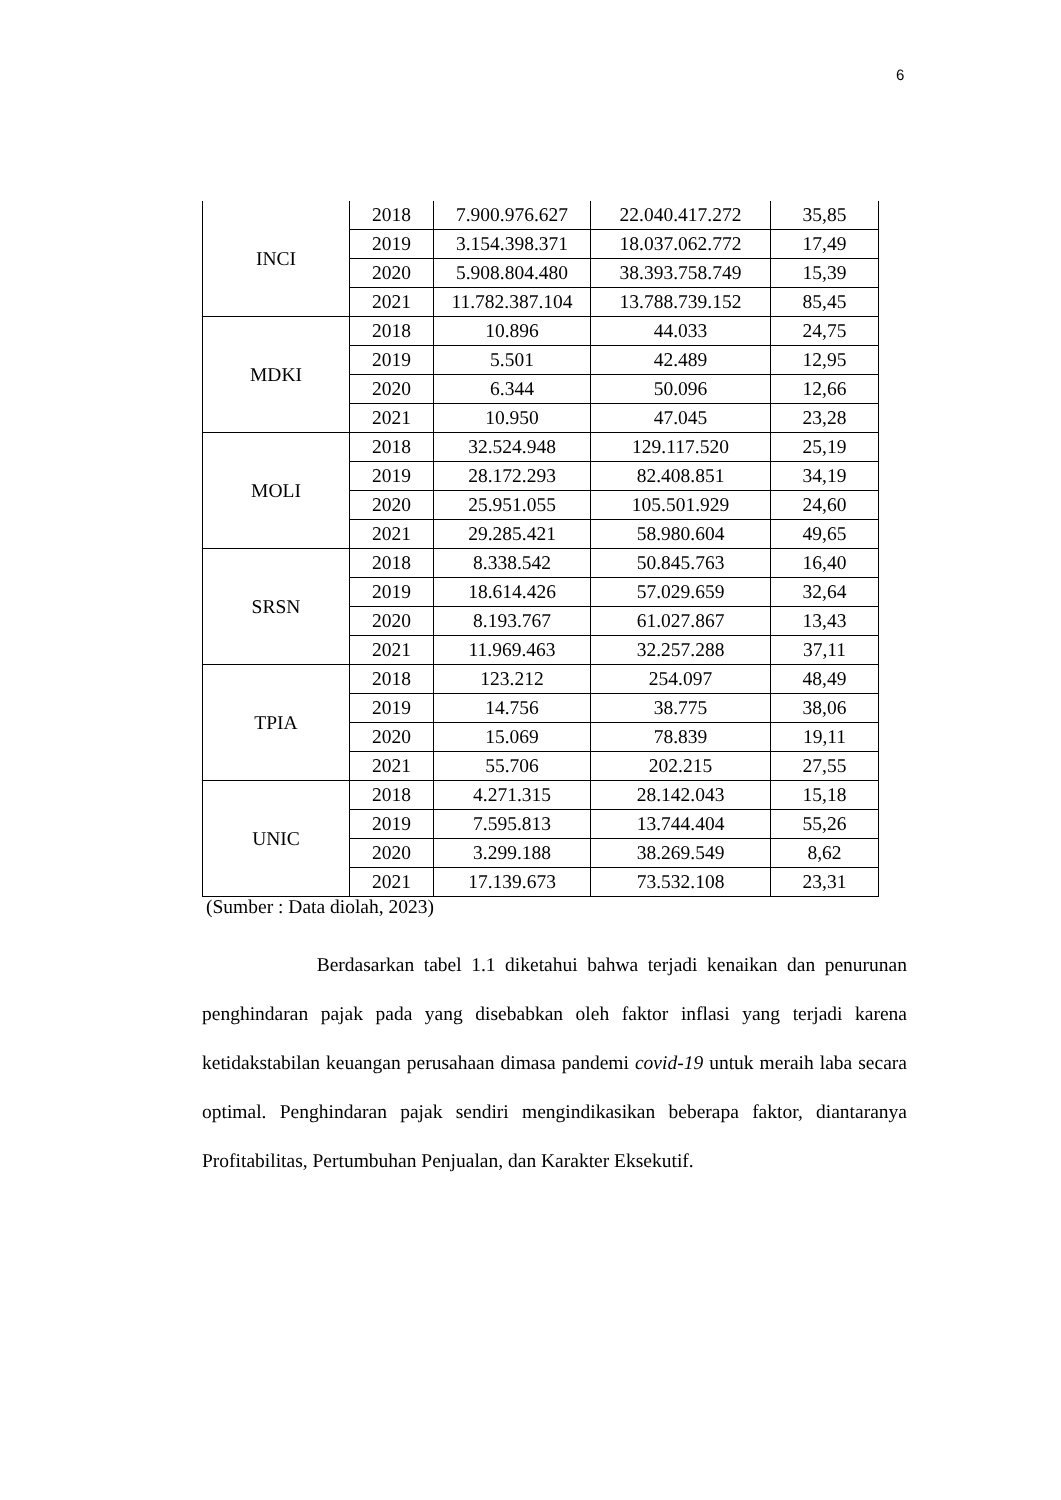6
| INCI | 2018 | 7.900.976.627 | 22.040.417.272 | 35,85 |
| | 2019 | 3.154.398.371 | 18.037.062.772 | 17,49 |
| | 2020 | 5.908.804.480 | 38.393.758.749 | 15,39 |
| | 2021 | 11.782.387.104 | 13.788.739.152 | 85,45 |
| MDKI | 2018 | 10.896 | 44.033 | 24,75 |
| | 2019 | 5.501 | 42.489 | 12,95 |
| | 2020 | 6.344 | 50.096 | 12,66 |
| | 2021 | 10.950 | 47.045 | 23,28 |
| MOLI | 2018 | 32.524.948 | 129.117.520 | 25,19 |
| | 2019 | 28.172.293 | 82.408.851 | 34,19 |
| | 2020 | 25.951.055 | 105.501.929 | 24,60 |
| | 2021 | 29.285.421 | 58.980.604 | 49,65 |
| SRSN | 2018 | 8.338.542 | 50.845.763 | 16,40 |
| | 2019 | 18.614.426 | 57.029.659 | 32,64 |
| | 2020 | 8.193.767 | 61.027.867 | 13,43 |
| | 2021 | 11.969.463 | 32.257.288 | 37,11 |
| TPIA | 2018 | 123.212 | 254.097 | 48,49 |
| | 2019 | 14.756 | 38.775 | 38,06 |
| | 2020 | 15.069 | 78.839 | 19,11 |
| | 2021 | 55.706 | 202.215 | 27,55 |
| UNIC | 2018 | 4.271.315 | 28.142.043 | 15,18 |
| | 2019 | 7.595.813 | 13.744.404 | 55,26 |
| | 2020 | 3.299.188 | 38.269.549 | 8,62 |
| | 2021 | 17.139.673 | 73.532.108 | 23,31 |
(Sumber : Data diolah, 2023)
Berdasarkan tabel 1.1 diketahui bahwa terjadi kenaikan dan penurunan penghindaran pajak pada yang disebabkan oleh faktor inflasi yang terjadi karena ketidakstabilan keuangan perusahaan dimasa pandemi covid-19 untuk meraih laba secara optimal. Penghindaran pajak sendiri mengindikasikan beberapa faktor, diantaranya Profitabilitas, Pertumbuhan Penjualan, dan Karakter Eksekutif.